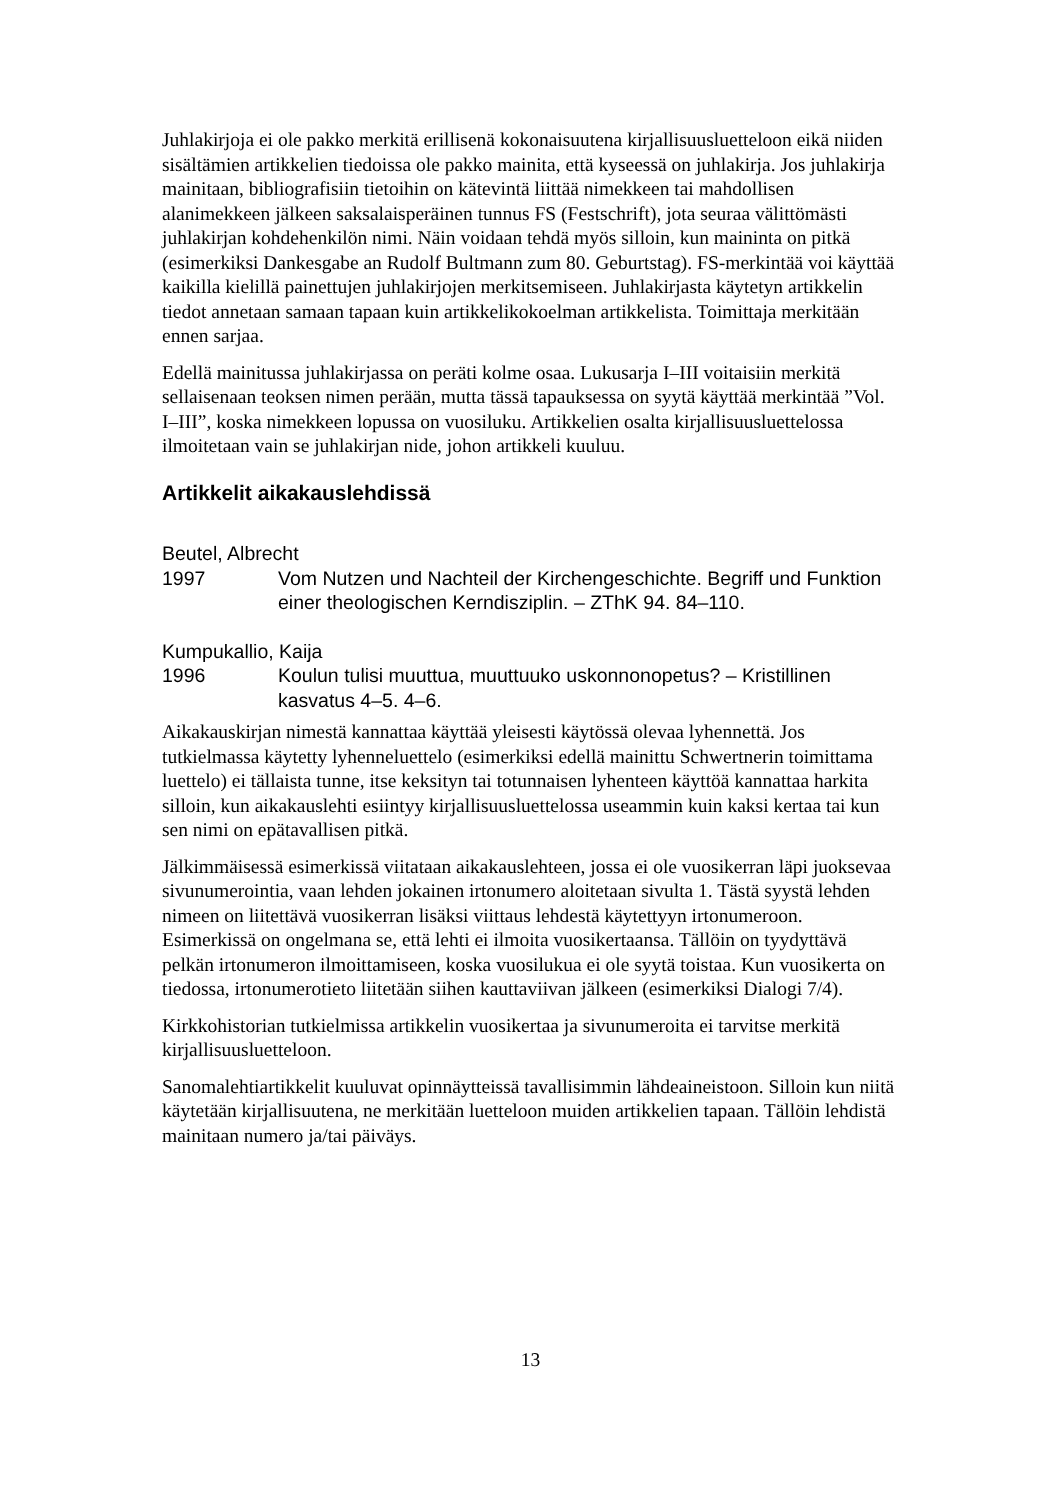Juhlakirjoja ei ole pakko merkitä erillisenä kokonaisuutena kirjallisuusluetteloon eikä niiden sisältämien artikkelien tiedoissa ole pakko mainita, että kyseessä on juhlakirja. Jos juhlakirja mainitaan, bibliografisiin tietoihin on kätevintä liittää nimekkeen tai mahdollisen alanimekkeen jälkeen saksalaisperäinen tunnus FS (Festschrift), jota seuraa välittömästi juhlakirjan kohdehenkilön nimi. Näin voidaan tehdä myös silloin, kun maininta on pitkä (esimerkiksi Dankesgabe an Rudolf Bultmann zum 80. Geburtstag). FS-merkintää voi käyttää kaikilla kielillä painettujen juhlakirjojen merkitsemiseen. Juhlakirjasta käytetyn artikkelin tiedot annetaan samaan tapaan kuin artikkelikokoelman artikkelista. Toimittaja merkitään ennen sarjaa.
Edellä mainitussa juhlakirjassa on peräti kolme osaa. Lukusarja I–III voitaisiin merkitä sellaisenaan teoksen nimen perään, mutta tässä tapauksessa on syytä käyttää merkintää ”Vol. I–III”, koska nimekkeen lopussa on vuosiluku. Artikkelien osalta kirjallisuusluettelossa ilmoitetaan vain se juhlakirjan nide, johon artikkeli kuuluu.
Artikkelit aikakauslehdissä
Beutel, Albrecht
1997 Vom Nutzen und Nachteil der Kirchengeschichte. Begriff und Funktion einer theologischen Kerndisziplin. – ZThK 94. 84–110.
Kumpukallio, Kaija
1996 Koulun tulisi muuttua, muuttuuko uskonnonopetus? – Kristillinen kasvatus 4–5. 4–6.
Aikakauskirjan nimestä kannattaa käyttää yleisesti käytössä olevaa lyhennettä. Jos tutkielmassa käytetty lyhenneluettelo (esimerkiksi edellä mainittu Schwertnerin toimittama luettelo) ei tällaista tunne, itse keksityn tai totunnaisen lyhenteen käyttöä kannattaa harkita silloin, kun aikakauslehti esiintyy kirjallisuusluettelossa useammin kuin kaksi kertaa tai kun sen nimi on epätavallisen pitkä.
Jälkimmäisessä esimerkissä viitataan aikakauslehteen, jossa ei ole vuosikerran läpi juoksevaa sivunumerointia, vaan lehden jokainen irtonumero aloitetaan sivulta 1. Tästä syystä lehden nimeen on liitettävä vuosikerran lisäksi viittaus lehdestä käytettyyn irtonumeroon. Esimerkissä on ongelmana se, että lehti ei ilmoita vuosikertaansa. Tällöin on tyydyttävä pelkän irtonumeron ilmoittamiseen, koska vuosilukua ei ole syytä toistaa. Kun vuosikerta on tiedossa, irtonumerotieto liitetään siihen kauttaviivan jälkeen (esimerkiksi Dialogi 7/4).
Kirkkohistorian tutkielmissa artikkelin vuosikertaa ja sivunumeroita ei tarvitse merkitä kirjallisuusluetteloon.
Sanomalehtiartikkelit kuuluvat opinnäytteissä tavallisimmin lähdeaineistoon. Silloin kun niitä käytetään kirjallisuutena, ne merkitään luetteloon muiden artikkelien tapaan. Tällöin lehdistä mainitaan numero ja/tai päiväys.
13